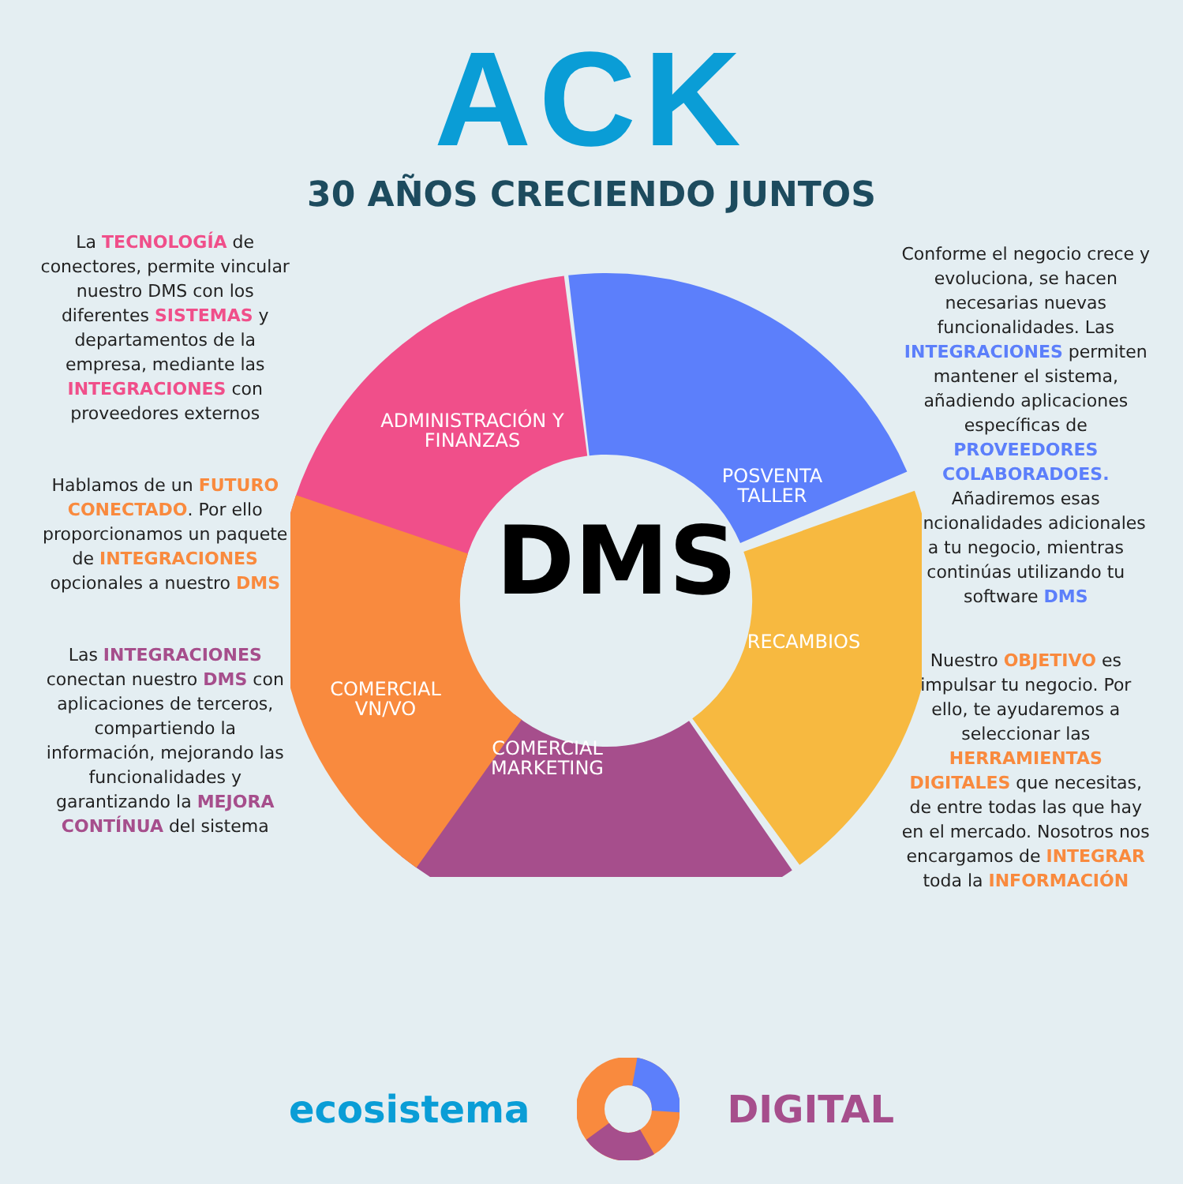ACK
30 AÑOS CRECIENDO JUNTOS
La TECNOLOGÍA de conectores, permite vincular nuestro DMS con los diferentes SISTEMAS y departamentos de la empresa, mediante las INTEGRACIONES con proveedores externos
Hablamos de un FUTURO CONECTADO. Por ello proporcionamos un paquete de INTEGRACIONES opcionales a nuestro DMS
Las INTEGRACIONES conectan nuestro DMS con aplicaciones de terceros, compartiendo la información, mejorando las funcionalidades y garantizando la MEJORA CONTÍNUA del sistema
ADMINISTRACIÓN Y
FINANZAS
POSVENTA
TALLER
COMERCIAL
VN/VO
RECAMBIOS
COMERCIAL
MARKETING
DMS
Conforme el negocio crece y evoluciona, se hacen necesarias nuevas funcionalidades. Las INTEGRACIONES permiten mantener el sistema, añadiendo aplicaciones específicas de PROVEEDORES COLABORADOES. Añadiremos esas funcionalidades adicionales a tu negocio, mientras continúas utilizando tu software DMS
Nuestro OBJETIVO es impulsar tu negocio. Por ello, te ayudaremos a seleccionar las HERRAMIENTAS DIGITALES que necesitas, de entre todas las que hay en el mercado. Nosotros nos encargamos de INTEGRAR toda la INFORMACIÓN
ecosistema DIGITAL